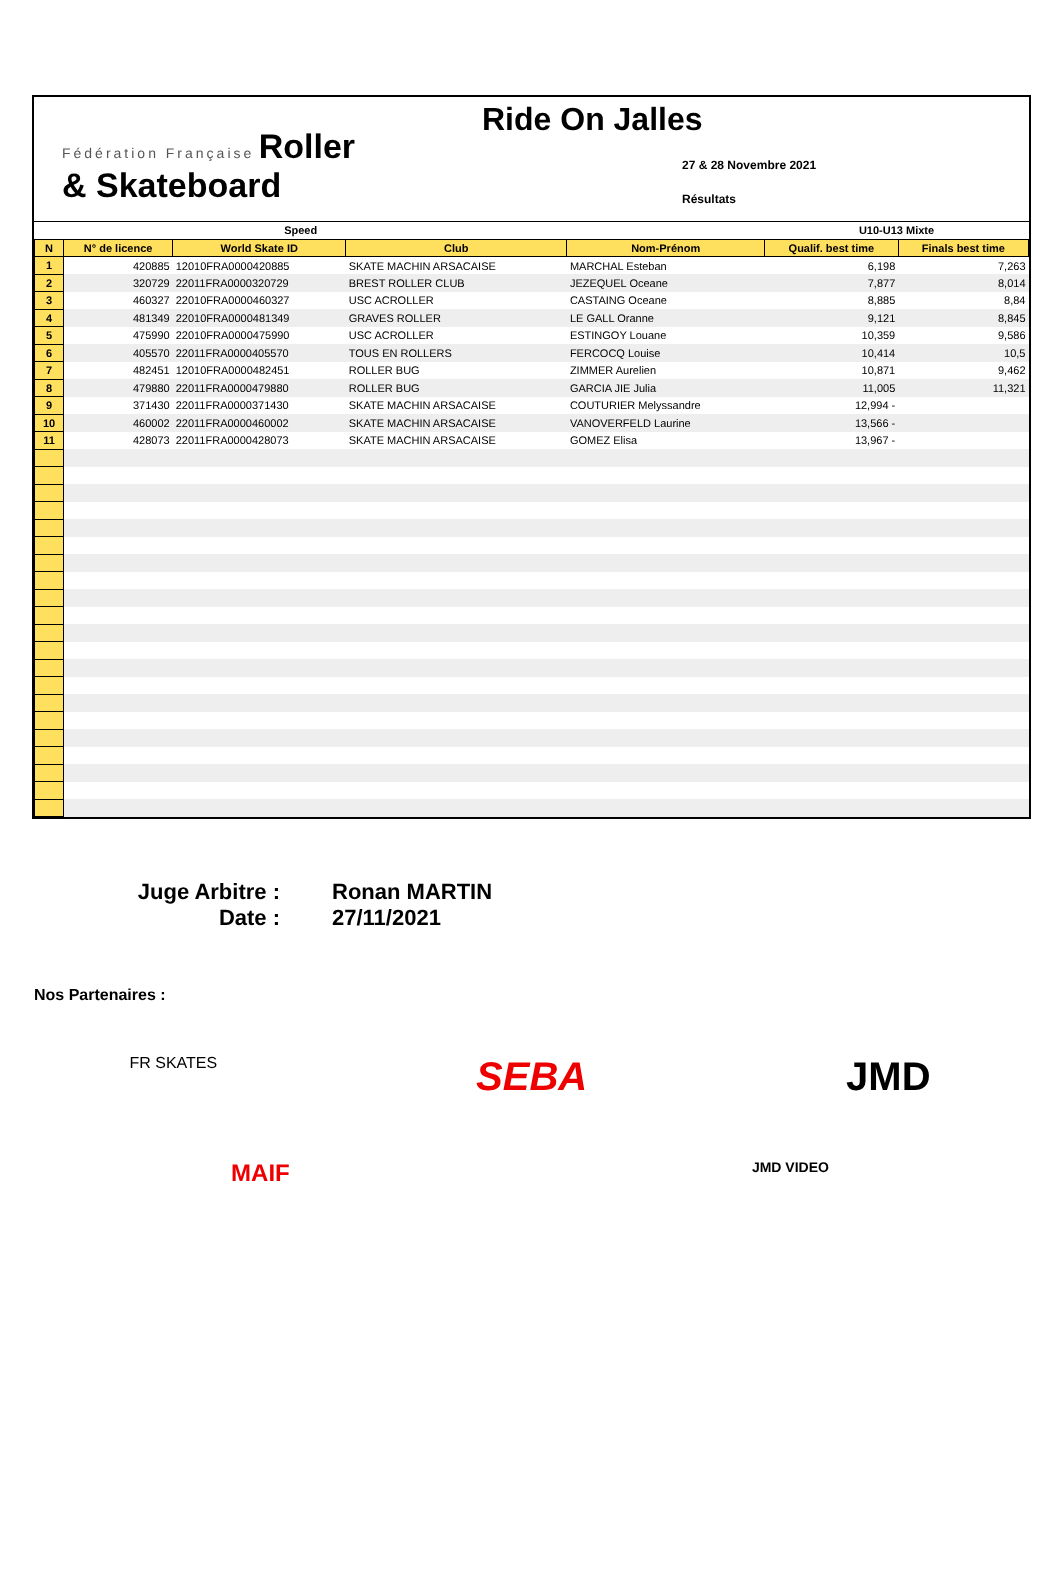Fédération Française Roller
& Skateboard
Ride On Jalles
27 & 28 Novembre 2021
Résultats
| Speed | | | | | U10-U13 Mixte | |
| --- | --- | --- | --- | --- | --- | --- |
| N | N° de licence | World Skate ID | Club | Nom-Prénom | Qualif. best time | Finals best time |
| 1 | 420885 | 12010FRA0000420885 | SKATE MACHIN ARSACAISE | MARCHAL Esteban | 6,198 | 7,263 |
| 2 | 320729 | 22011FRA0000320729 | BREST ROLLER CLUB | JEZEQUEL Oceane | 7,877 | 8,014 |
| 3 | 460327 | 22010FRA0000460327 | USC ACROLLER | CASTAING Oceane | 8,885 | 8,84 |
| 4 | 481349 | 22010FRA0000481349 | GRAVES ROLLER | LE GALL Oranne | 9,121 | 8,845 |
| 5 | 475990 | 22010FRA0000475990 | USC ACROLLER | ESTINGOY Louane | 10,359 | 9,586 |
| 6 | 405570 | 22011FRA0000405570 | TOUS EN ROLLERS | FERCOCQ Louise | 10,414 | 10,5 |
| 7 | 482451 | 12010FRA0000482451 | ROLLER BUG | ZIMMER Aurelien | 10,871 | 9,462 |
| 8 | 479880 | 22011FRA0000479880 | ROLLER BUG | GARCIA JIE Julia | 11,005 | 11,321 |
| 9 | 371430 | 22011FRA0000371430 | SKATE MACHIN ARSACAISE | COUTURIER Melyssandre | 12,994 - | |
| 10 | 460002 | 22011FRA0000460002 | SKATE MACHIN ARSACAISE | VANOVERFELD Laurine | 13,566 - | |
| 11 | 428073 | 22011FRA0000428073 | SKATE MACHIN ARSACAISE | GOMEZ Elisa | 13,967 - | |
Juge Arbitre : Ronan MARTIN
Date : 27/11/2021
Nos Partenaires :
FR SKATES
SEBA JMD
MAIF
JMD VIDEO